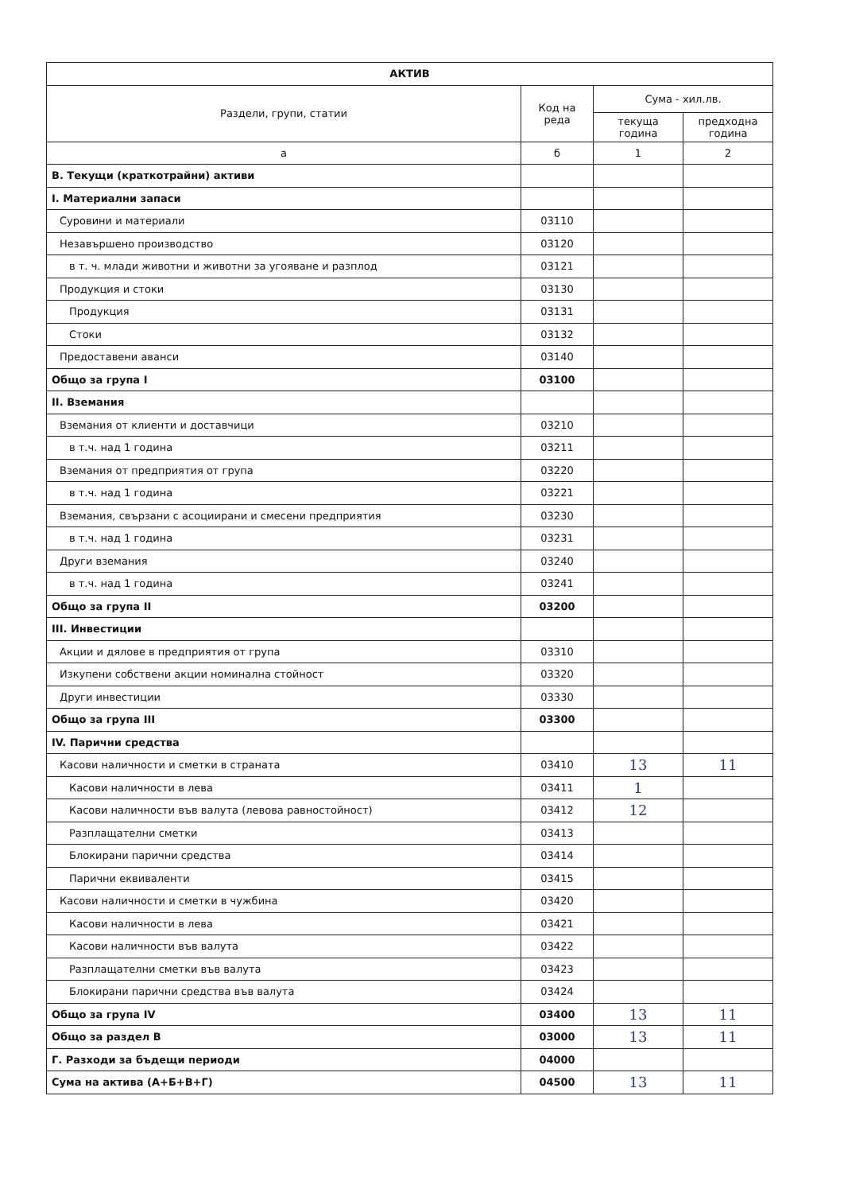| АКТИВ | | | |
| --- | --- | --- | --- |
| Раздели, групи, статии | Код на реда | Сума - хил.лв. | |
| | | текуща година | предходна година |
| а | б | 1 | 2 |
| В. Текущи (краткотрайни) активи | | | |
| I. Материални запаси | | | |
| Суровини и материали | 03110 | | |
| Незавършено производство | 03120 | | |
| в т. ч. млади животни и животни за угояване и разплод | 03121 | | |
| Продукция и стоки | 03130 | | |
| Продукция | 03131 | | |
| Стоки | 03132 | | |
| Предоставени аванси | 03140 | | |
| Общо за група I | 03100 | | |
| II. Вземания | | | |
| Вземания от клиенти и доставчици | 03210 | | |
| в т.ч. над 1 година | 03211 | | |
| Вземания от предприятия от група | 03220 | | |
| в т.ч. над 1 година | 03221 | | |
| Вземания, свързани с асоциирани и смесени предприятия | 03230 | | |
| в т.ч. над 1 година | 03231 | | |
| Други вземания | 03240 | | |
| в т.ч. над 1 година | 03241 | | |
| Общо за група II | 03200 | | |
| III. Инвестиции | | | |
| Акции и дялове в предприятия от група | 03310 | | |
| Изкупени собствени акции номинална стойност | 03320 | | |
| Други инвестиции | 03330 | | |
| Общо за група III | 03300 | | |
| IV. Парични средства | | | |
| Касови наличности и сметки в страната | 03410 | 13 | 11 |
| Касови наличности в лева | 03411 | 1 | |
| Касови наличности във валута (левова равностойност) | 03412 | 12 | |
| Разплащателни сметки | 03413 | | |
| Блокирани парични средства | 03414 | | |
| Парични еквиваленти | 03415 | | |
| Касови наличности и сметки в чужбина | 03420 | | |
| Касови наличности в лева | 03421 | | |
| Касови наличности във валута | 03422 | | |
| Разплащателни сметки във валута | 03423 | | |
| Блокирани парични средства във валута | 03424 | | |
| Общо за група IV | 03400 | 13 | 11 |
| Общо за раздел В | 03000 | 13 | 11 |
| Г. Разходи за бъдещи периоди | 04000 | | |
| Сума на актива (А+Б+В+Г) | 04500 | 13 | 11 |